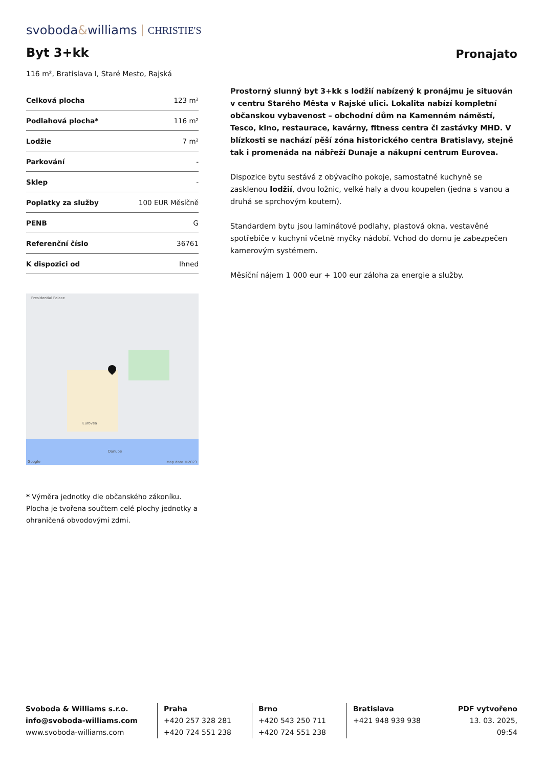svoboda&williams CHRISTIE'S
Byt 3+kk
Pronajato
116 m², Bratislava I, Staré Mesto, Rajská
| Celková plocha | 123 m² |
| Podlahová plocha* | 116 m² |
| Lodžie | 7 m² |
| Parkování | - |
| Sklep | - |
| Poplatky za služby | 100 EUR Měsíčně |
| PENB | G |
| Referenční číslo | 36761 |
| K dispozici od | Ihned |
Presidential Palace
Eurovea
Danube
Google Map data ©2023
* Výměra jednotky dle občanského zákoníku. Plocha je tvořena součtem celé plochy jednotky a ohraničená obvodovými zdmi.
Prostorný slunný byt 3+kk s lodžií nabízený k pronájmu je situován v centru Starého Města v Rajské ulici. Lokalita nabízí kompletní občanskou vybavenost – obchodní dům na Kamenném náměstí, Tesco, kino, restaurace, kavárny, fitness centra či zastávky MHD. V blízkosti se nachází pěší zóna historického centra Bratislavy, stejně tak i promenáda na nábřeží Dunaje a nákupní centrum Eurovea.
Dispozice bytu sestává z obývacího pokoje, samostatné kuchyně se zasklenou lodžií, dvou ložnic, velké haly a dvou koupelen (jedna s vanou a druhá se sprchovým koutem).
Standardem bytu jsou laminátové podlahy, plastová okna, vestavěné spotřebiče v kuchyni včetně myčky nádobí. Vchod do domu je zabezpečen kamerovým systémem.
Měsíční nájem 1 000 eur + 100 eur záloha za energie a služby.
Svoboda & Williams s.r.o.
info@svoboda-williams.com
www.svoboda-williams.com
Praha
+420 257 328 281
+420 724 551 238
Brno
+420 543 250 711
+420 724 551 238
Bratislava
+421 948 939 938
PDF vytvořeno
13. 03. 2025, 09:54